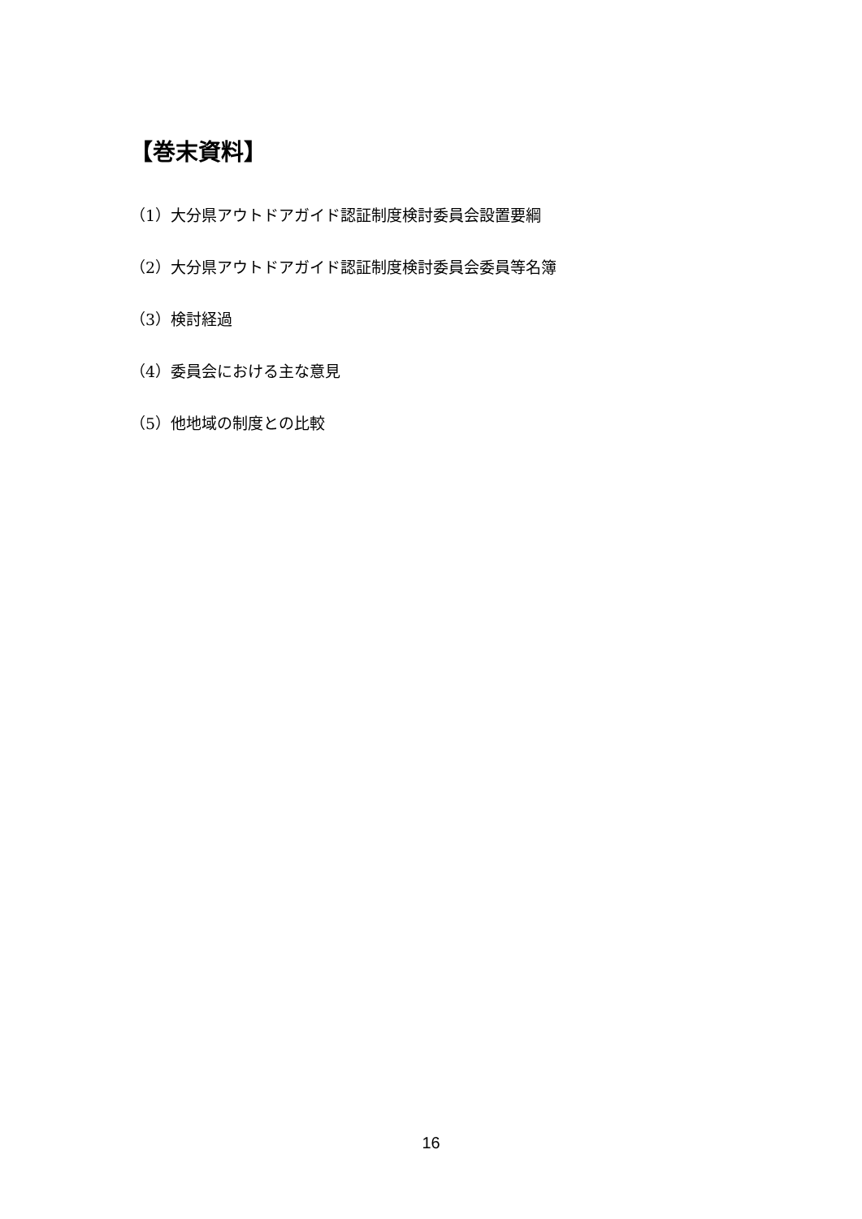【巻末資料】
（1）大分県アウトドアガイド認証制度検討委員会設置要綱
（2）大分県アウトドアガイド認証制度検討委員会委員等名簿
（3）検討経過
（4）委員会における主な意見
（5）他地域の制度との比較
16